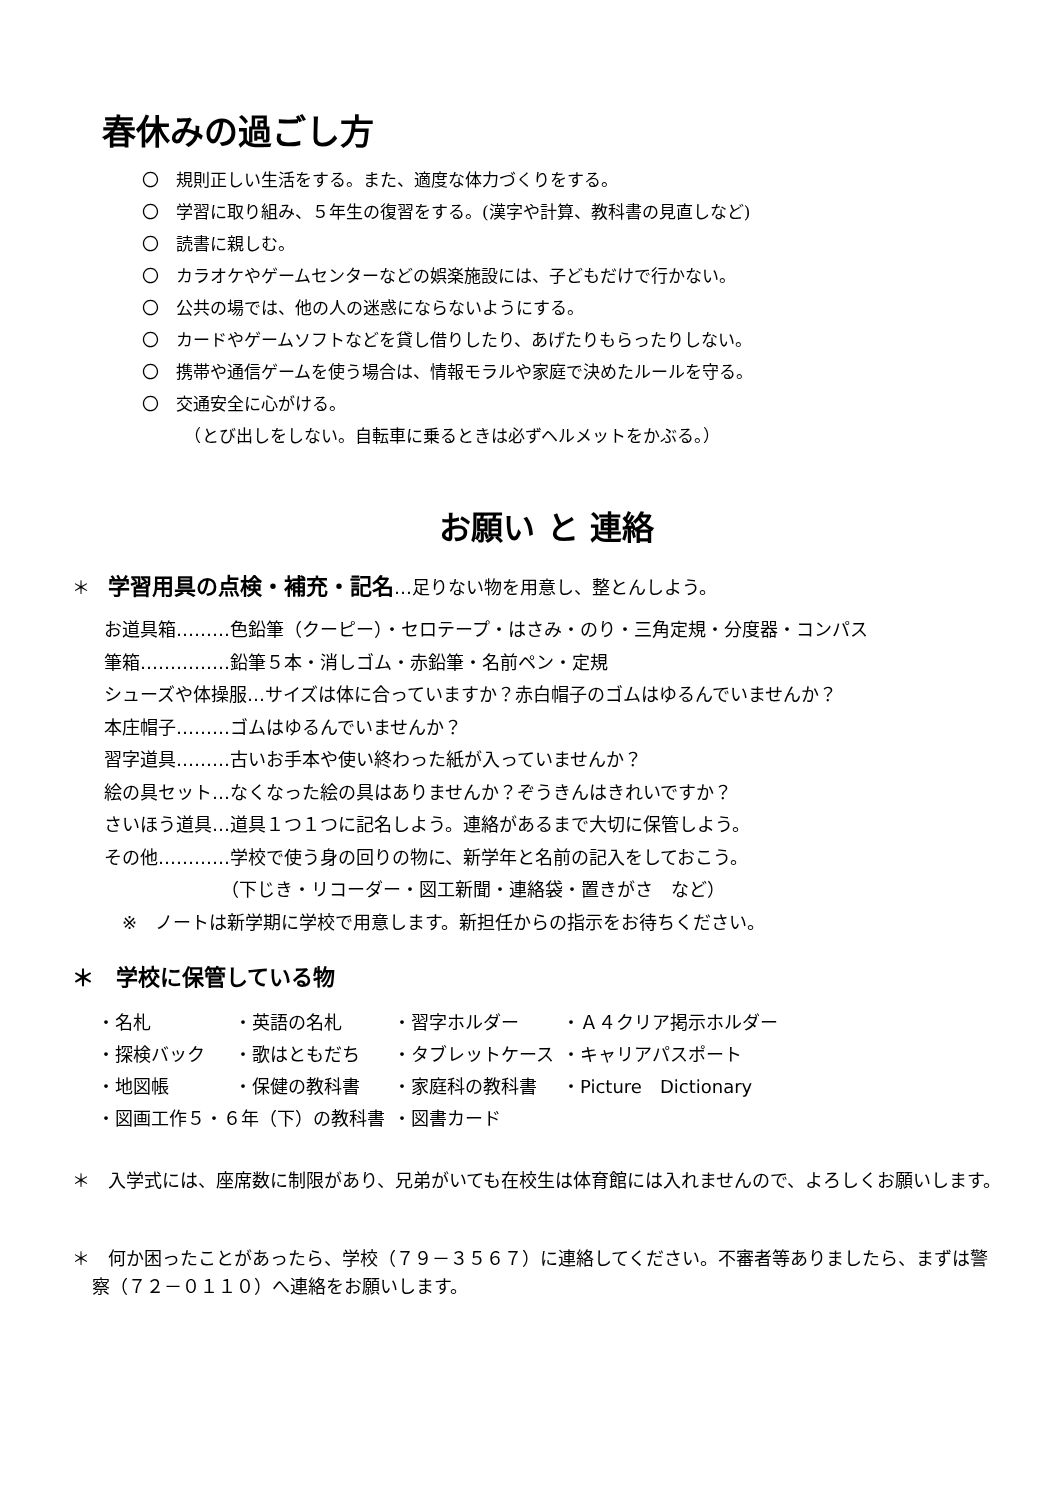春休みの過ごし方
〇　規則正しい生活をする。また、適度な体力づくりをする。
〇　学習に取り組み、５年生の復習をする。(漢字や計算、教科書の見直しなど)
〇　読書に親しむ。
〇　カラオケやゲームセンターなどの娯楽施設には、子どもだけで行かない。
〇　公共の場では、他の人の迷惑にならないようにする。
〇　カードやゲームソフトなどを貸し借りしたり、あげたりもらったりしない。
〇　携帯や通信ゲームを使う場合は、情報モラルや家庭で決めたルールを守る。
〇　交通安全に心がける。
　　　（とび出しをしない。自転車に乗るときは必ずヘルメットをかぶる。）
お願い と 連絡
＊　学習用具の点検・補充・記名…足りない物を用意し、整とんしよう。
お道具箱………色鉛筆（クーピー）・セロテープ・はさみ・のり・三角定規・分度器・コンパス
筆箱……………鉛筆５本・消しゴム・赤鉛筆・名前ペン・定規
シューズや体操服…サイズは体に合っていますか？赤白帽子のゴムはゆるんでいませんか？
本庄帽子………ゴムはゆるんでいませんか？
習字道具………古いお手本や使い終わった紙が入っていませんか？
絵の具セット…なくなった絵の具はありませんか？ぞうきんはきれいですか？
さいほう道具…道具１つ１つに記名しよう。連絡があるまで大切に保管しよう。
その他…………学校で使う身の回りの物に、新学年と名前の記入をしておこう。
　　　　　　　（下じき・リコーダー・図工新聞・連絡袋・置きがさ　など）
　※　ノートは新学期に学校で用意します。新担任からの指示をお待ちください。
＊　学校に保管している物
| ・名札 | ・英語の名札 | ・習字ホルダー | ・Ａ４クリア掲示ホルダー |
| ・探検バック | ・歌はともだち | ・タブレットケース | ・キャリアパスポート |
| ・地図帳 | ・保健の教科書 | ・家庭科の教科書 | ・Picture Dictionary |
| ・図画工作５・６年（下）の教科書 | | ・図書カード | |
＊　入学式には、座席数に制限があり、兄弟がいても在校生は体育館には入れませんので、よろしくお願いします。
＊　何か困ったことがあったら、学校（７９－３５６７）に連絡してください。不審者等ありましたら、まずは警察（７２－０１１０）へ連絡をお願いします。